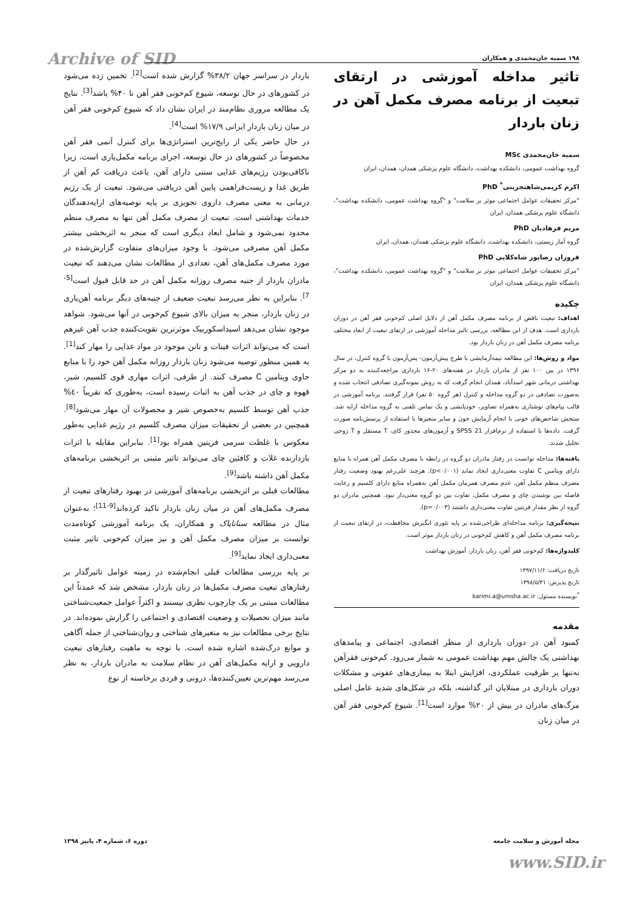Archive of SID ۱۹۸ سمیه خان‌محمدی و همکاران
تاثیر مداخله آموزشی در ارتقای تبعیت از برنامه مصرف مکمل آهن در زنان باردار
سمیه خان‌محمدی MSc
گروه بهداشت عمومی، دانشکده بهداشت، دانشگاه علوم پزشکی همدان، همدان، ایران
اکرم کریمی‌شاهنجرینی<sup>*</sup> PhD
"مرکز تحقیقات عوامل اجتماعی موثر بر سلامت" و "گروه بهداشت عمومی، دانشکده بهداشت"، دانشگاه علوم پزشکی همدان، ایران
مریم فرهادیان PhD
گروه آمار زیستی، دانشکده بهداشت، دانشگاه علوم پزشکی همدان، همدان، ایران
فروزان رضاپور شاه‌کلایی PhD
"مرکز تحقیقات عوامل اجتماعی موثر بر سلامت" و "گروه بهداشت عمومی، دانشکده بهداشت"، دانشگاه علوم پزشکی همدان، ایران
چکیده
اهداف: تبعیت ناقص از برنامه مصرف مکمل آهن از دلایل اصلی کم‌خونی فقر آهن در دوران بارداری است. هدف از این مطالعه، بررسی تاثیر مداخله آموزشی در ارتقای تبعیت از ابعاد مختلف برنامه مصرف مکمل آهن در زنان باردار بود.
مواد و روش‌ها: این مطالعه نیمه‌آزمایشی با طرح پیش‌آزمون- پس‌آزمون با گروه کنترل، در سال ۱۳۹۶ در بین ۱۰۰ نفر از مادران باردار در هفته‌های ۲۰-۱۶ بارداری مراجعه‌کننده به دو مرکز بهداشتی درمانی شهر اسدآباد، همدان انجام گرفت که به روش نمونه‌گیری تصادفی انتخاب شده و به‌صورت تصادفی در دو گروه مداخله و کنترل (هر گروه ۵۰ نفر) قرار گرفتند. برنامه آموزشی در قالب پیام‌های نوشتاری به‌همراه تصاویر، خودپایشی و یک تماس تلفنی به گروه مداخله ارایه شد. سنجش شاخص‌های خونی با انجام آزمایش خون و سایر متغیرها با استفاده از پرسش‌نامه صورت گرفت. داده‌ها با استفاده از نرم‌افزار SPSS 21 و آزمون‌های مجذور کای، T مستقل و T زوجی تحلیل شدند.
یافته‌ها: مداخله توانست در رفتار مادران دو گروه در رابطه با مصرف مکمل آهن همراه با منابع دارای ویتامین C تفاوت معنی‌داری ایجاد نماید (p<۰/۰۰۱). هرچند علی‌رغم بهبود وضعیت رفتار مصرف منظم مکمل آهن، عدم مصرف همزمان مکمل آهن به‌همراه منابع دارای کلسیم و رعایت فاصله بین نوشیدن چای و مصرف مکمل، تفاوت بین دو گروه معنی‌دار نبود. همچنین مادران دو گروه از نظر مقدار فریتین تفاوت معنی‌داری داشتند (p=۰/۰۰۳).
نتیجه‌گیری: برنامه مداخله‌ای طراحی‌شده بر پایه تئوری انگیزش محافظت، در ارتقای تبعیت از برنامه مصرف مکمل آهن و کاهش کم‌خونی در زنان باردار موثر است.
کلیدواژه‌ها: کم‌خونی فقر آهن، زنان باردار، آموزش بهداشت
تاریخ دریافت: ۱۳۹۷/۱۱/۶
تاریخ پذیرش: ۱۳۹۸/۵/۳۱
<sup>*</sup> نویسنده مسئول: karimi.a@umsha.ac.ir
مقدمه
کمبود آهن در دوران بارداری از منظر اقتصادی، اجتماعی و پیامدهای بهداشتی یک چالش مهم بهداشت عمومی به شمار می‌رود. کم‌خونی فقرآهن نه‌تنها بر ظرفیت عملکردی، افزایش ابتلا به بیماری‌های عفونی و مشکلات دوران بارداری در مبتلایان اثر گذاشته، بلکه در شکل‌های شدید عامل اصلی مرگ‌های مادران در بیش از ۲۰% موارد است<sup>[1]</sup>. شیوع کم‌خونی فقر آهن در میان زنان
باردار در سراسر جهان ۳۸/۲% گزارش شده است<sup>[2]</sup>. تخمین زده می‌شود در کشورهای در حال توسعه، شیوع کم‌خونی فقر آهن تا ۴۰% باشد<sup>[3]</sup>. نتایج یک مطالعه مروری نظام‌مند در ایران نشان داد که شیوع کم‌خونی فقر آهن در میان زنان باردار ایرانی ۱۷/۹% است<sup>[4]</sup>.
در حال حاضر یکی از رایج‌ترین استراتژی‌ها برای کنترل آنمی فقر آهن مخصوصاً در کشورهای در حال توسعه، اجرای برنامه مکمل‌یاری است، زیرا ناکافی‌بودن رژیم‌های غذایی سنتی دارای آهن، باعث دریافت کم آهن از طریق غذا و زیست‌فراهمی پایین آهن دریافتی می‌شود. تبعیت از یک رژیم درمانی به معنی مصرف داروی تجویزی بر پایه توصیه‌های ارایه‌دهندگان خدمات بهداشتی است. تبعیت از مصرف مکمل آهن تنها به مصرف منظم محدود نمی‌شود و شامل ابعاد دیگری است که منجر به اثربخشی بیشتر مکمل آهن مصرفی می‌شود. با وجود میزان‌های متفاوت گزارش‌شده در مورد مصرف مکمل‌های آهن، تعدادی از مطالعات نشان می‌دهند که تبعیت مادران باردار از جنبه مصرف روزانه مکمل آهن در حد قابل قبول است<sup>[5-7]</sup>. بنابراین به نظر می‌رسد تبعیت ضعیف از جنبه‌های دیگر برنامه آهن‌یاری در زنان باردار، منجر به میزان بالای شیوع کم‌خونی در آنها می‌شود. شواهد موجود نشان می‌دهد اسیداسکوربیک موثرترین تقویت‌کننده جذب آهن غیرهم است که می‌تواند اثرات فیتات و تانن موجود در مواد غذایی را مهار کند<sup>[1]</sup>. به همین منظور توصیه می‌شود زنان باردار روزانه مکمل آهن خود را با منابع حاوی ویتامین C مصرف کنند. از طرفی، اثرات مهاری قوی کلسیم، شیر، قهوه و چای در جذب آهن به اثبات رسیده است، به‌طوری که تقریباً ٤٠% جذب آهن توسط کلسیم به‌خصوص شیر و محصولات آن مهار می‌شود<sup>[8]</sup>. همچنین در بعضی از تحقیقات میزان مصرف کلسیم در رژیم غذایی به‌طور معکوس با غلظت سرمی فریتین همراه بود<sup>[1]</sup>. بنابراین مقابله با اثرات بازدارنده غلات و کافئین چای می‌تواند تاثیر مثبتی بر اثربخشی برنامه‌های مکمل آهن داشته باشد<sup>[9]</sup>.
مطالعات قبلی بر اثربخشی برنامه‌های آموزشی در بهبود رفتارهای تبعیت از مصرف مکمل‌های آهن در میان زنان باردار تاکید کرده‌اند<sup>[9-11]</sup>؛ به‌عنوان مثال در مطالعه سنانایاک و همکاران، یک برنامه آموزشی کوتاه‌مدت توانست بر میزان مصرف مکمل آهن و نیز میزان کم‌خونی تاثیر مثبت معنی‌داری ایجاد نماید<sup>[9]</sup>.
بر پایه بررسی مطالعات قبلی انجام‌شده در زمینه عوامل تاثیرگذار بر رفتارهای تبعیت مصرف مکمل‌ها در زنان باردار، مشخص شد که عمدتاً این مطالعات مبتنی بر یک چارچوب نظری نیستند و اکثراً عوامل جمعیت‌شناختی مانند میزان تحصیلات و وضعیت اقتصادی و اجتماعی را گزارش نموده‌اند. در نتایج برخی مطالعات نیز به متغیرهای شناختی و روان‌شناختی از جمله آگاهی و موانع درک‌شده اشاره شده است. با توجه به ماهیت رفتارهای تبعیت دارویی و ارایه مکمل‌های آهن در نظام سلامت به مادران باردار، به نظر می‌رسد مهم‌ترین تعیین‌کننده‌ها، درونی و فردی برخاسته از نوع
مجله آموزش و سلامت جامعه دوره ۶، شماره ۴، پاییز ۱۳۹۸
www.SID.ir